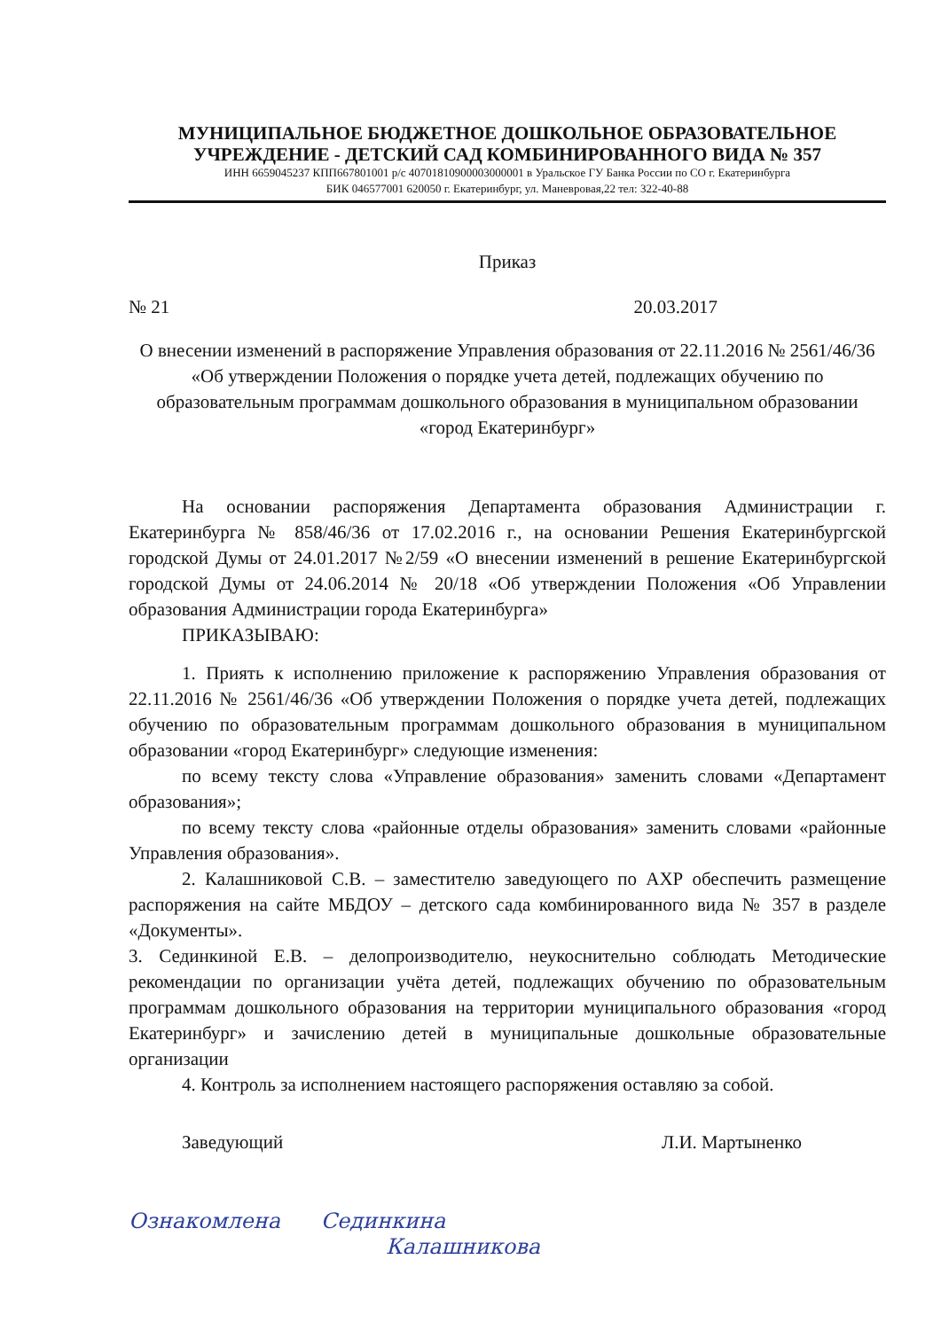МУНИЦИПАЛЬНОЕ БЮДЖЕТНОЕ ДОШКОЛЬНОЕ ОБРАЗОВАТЕЛЬНОЕ
УЧРЕЖДЕНИЕ - ДЕТСКИЙ САД КОМБИНИРОВАННОГО ВИДА № 357
ИНН 6659045237 КПП667801001 р/с 40701810900003000001 в Уральское ГУ Банка России по СО г. Екатеринбурга
БИК 046577001 620050 г. Екатеринбург, ул. Маневровая,22 тел: 322-40-88
Приказ
№ 21 20.03.2017
О внесении изменений в распоряжение Управления образования от 22.11.2016 № 2561/46/36 «Об утверждении Положения о порядке учета детей, подлежащих обучению по образовательным программам дошкольного образования в муниципальном образовании «город Екатеринбург»
На основании распоряжения Департамента образования Администрации г. Екатеринбурга № 858/46/36 от 17.02.2016 г., на основании Решения Екатеринбургской городской Думы от 24.01.2017 №2/59 «О внесении изменений в решение Екатеринбургской городской Думы от 24.06.2014 № 20/18 «Об утверждении Положения «Об Управлении образования Администрации города Екатеринбурга»
ПРИКАЗЫВАЮ:
1. Приять к исполнению приложение к распоряжению Управления образования от 22.11.2016 № 2561/46/36 «Об утверждении Положения о порядке учета детей, подлежащих обучению по образовательным программам дошкольного образования в муниципальном образовании «город Екатеринбург» следующие изменения:
по всему тексту слова «Управление образования» заменить словами «Департамент образования»;
по всему тексту слова «районные отделы образования» заменить словами «районные Управления образования».
2. Калашниковой С.В. – заместителю заведующего по АХР обеспечить размещение распоряжения на сайте МБДОУ – детского сада комбинированного вида № 357 в разделе «Документы».
3. Сединкиной Е.В. – делопроизводителю, неукоснительно соблюдать Методические рекомендации по организации учёта детей, подлежащих обучению по образовательным программам дошкольного образования на территории муниципального образования «город Екатеринбург» и зачислению детей в муниципальные дошкольные образовательные организации
4. Контроль за исполнением настоящего распоряжения оставляю за собой.
Заведующий Л.И. Мартыненко
Ознакомлена Сединкина
Калашникова